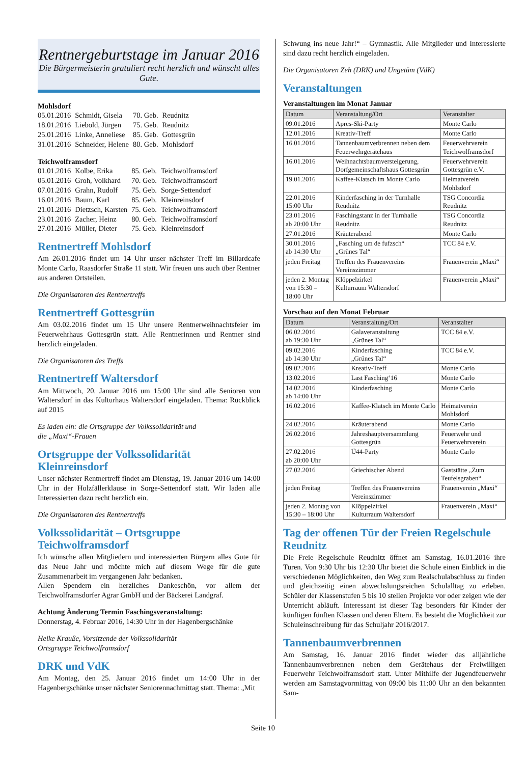Rentnergeburtstage im Januar 2016
Die Bürgermeisterin gratuliert recht herzlich und wünscht alles Gute.
Mohlsdorf
| 05.01.2016 | Schmidt, Gisela | 70. Geb. | Reudnitz |
| 18.01.2016 | Liebold, Jürgen | 75. Geb. | Reudnitz |
| 25.01.2016 | Linke, Anneliese | 85. Geb. | Gottesgrün |
| 31.01.2016 | Schneider, Helene | 80. Geb. | Mohlsdorf |
Teichwolframsdorf
| 01.01.2016 | Kolbe, Erika | 85. Geb. | Teichwolframsdorf |
| 05.01.2016 | Groh, Volkhard | 70. Geb. | Teichwolframsdorf |
| 07.01.2016 | Grahn, Rudolf | 75. Geb. | Sorge-Settendorf |
| 16.01.2016 | Baum, Karl | 85. Geb. | Kleinreinsdorf |
| 21.01.2016 | Dietzsch, Karsten | 75. Geb. | Teichwolframsdorf |
| 23.01.2016 | Zacher, Heinz | 80. Geb. | Teichwolframsdorf |
| 27.01.2016 | Müller, Dieter | 75. Geb. | Kleinreinsdorf |
Rentnertreff Mohlsdorf
Am 26.01.2016 findet um 14 Uhr unser nächster Treff im Billardcafe Monte Carlo, Raasdorfer Straße 11 statt. Wir freuen uns auch über Rentner aus anderen Ortsteilen.
Die Organisatoren des Rentnertreffs
Rentnertreff Gottesgrün
Am 03.02.2016 findet um 15 Uhr unsere Rentnerweihnachtsfeier im Feuerwehrhaus Gottesgrün statt. Alle Rentnerinnen und Rentner sind herzlich eingeladen.
Die Organisatoren des Treffs
Rentnertreff Waltersdorf
Am Mittwoch, 20. Januar 2016 um 15:00 Uhr sind alle Senioren von Waltersdorf in das Kulturhaus Waltersdorf eingeladen. Thema: Rückblick auf 2015
Es laden ein: die Ortsgruppe der Volkssolidarität und
die „Maxi“-Frauen
Ortsgruppe der Volkssolidarität Kleinreinsdorf
Unser nächster Rentnertreff findet am Dienstag, 19. Januar 2016 um 14:00 Uhr in der Holzfällerklause in Sorge-Settendorf statt. Wir laden alle Interessierten dazu recht herzlich ein.
Die Organisatoren des Rentnertreffs
Volkssolidarität – Ortsgruppe Teichwolframsdorf
Ich wünsche allen Mitgliedern und interessierten Bürgern alles Gute für das Neue Jahr und möchte mich auf diesem Wege für die gute Zusammenarbeit im vergangenen Jahr bedanken.
Allen Spendern ein herzliches Dankeschön, vor allem der Teichwolframsdorfer Agrar GmbH und der Bäckerei Landgraf.
Achtung Änderung Termin Faschingsveranstaltung:
Donnerstag, 4. Februar 2016, 14:30 Uhr in der Hagenbergschänke
Heike Krauße, Vorsitzende der Volkssolidarität
Ortsgruppe Teichwolframsdorf
DRK und VdK
Am Montag, den 25. Januar 2016 findet um 14:00 Uhr in der Hagenbergschänke unser nächster Seniorennachmittag statt. Thema: „Mit
Schwung ins neue Jahr!“ – Gymnastik. Alle Mitglieder und Interessierte sind dazu recht herzlich eingeladen.
Die Organisatoren Zeh (DRK) und Ungetüm (VdK)
Veranstaltungen
Veranstaltungen im Monat Januar
| Datum | Veranstaltung/Ort | Veranstalter |
| --- | --- | --- |
| 09.01.2016 | Apres-Ski-Party | Monte Carlo |
| 12.01.2016 | Kreativ-Treff | Monte Carlo |
| 16.01.2016 | Tannenbaumverbrennen neben dem Feuerwehrgerätehaus | Feuerwehrverein Teichwolframsdorf |
| 16.01.2016 | Weihnachtsbaumversteigerung, Dorfgemeinschaftshaus Gottesgrün | Feuerwehrverein Gottesgrün e.V. |
| 19.01.2016 | Kaffee-Klatsch im Monte Carlo | Heimatverein Mohlsdorf |
| 22.01.2016 15:00 Uhr | Kinderfasching in der Turnhalle Reudnitz | TSG Concordia Reudnitz |
| 23.01.2016 ab 20:00 Uhr | Faschingstanz in der Turnhalle Reudnitz | TSG Concordia Reudnitz |
| 27.01.2016 | Kräuterabend | Monte Carlo |
| 30.01.2016 ab 14:30 Uhr | „Fasching um de fufzsch“ „Grünes Tal“ | TCC 84 e.V. |
| jeden Freitag | Treffen des Frauenvereins Vereinszimmer | Frauenverein „Maxi“ |
| jeden 2. Montag von 15:30 – 18:00 Uhr | Klöppelzirkel Kulturraum Waltersdorf | Frauenverein „Maxi“ |
Vorschau auf den Monat Februar
| Datum | Veranstaltung/Ort | Veranstalter |
| --- | --- | --- |
| 06.02.2016 ab 19:30 Uhr | Galaveranstaltung „Grünes Tal“ | TCC 84 e.V. |
| 09.02.2016 ab 14:30 Uhr | Kinderfasching „Grünes Tal“ | TCC 84 e.V. |
| 09.02.2016 | Kreativ-Treff | Monte Carlo |
| 13.02.2016 | Last Fasching‘16 | Monte Carlo |
| 14.02.2016 ab 14:00 Uhr | Kinderfasching | Monte Carlo |
| 16.02.2016 | Kaffee-Klatsch im Monte Carlo | Heimatverein Mohlsdorf |
| 24.02.2016 | Kräuterabend | Monte Carlo |
| 26.02.2016 | Jahreshauptversammlung Gottesgrün | Feuerwehr und Feuerwehrverein |
| 27.02.2016 ab 20:00 Uhr | Ü44-Party | Monte Carlo |
| 27.02.2016 | Griechischer Abend | Gaststätte „Zum Teufelsgraben“ |
| jeden Freitag | Treffen des Frauenvereins Vereinszimmer | Frauenverein „Maxi“ |
| jeden 2. Montag von 15:30 – 18:00 Uhr | Klöppelzirkel Kulturraum Waltersdorf | Frauenverein „Maxi“ |
Tag der offenen Tür der Freien Regelschule Reudnitz
Die Freie Regelschule Reudnitz öffnet am Samstag, 16.01.2016 ihre Türen. Von 9:30 Uhr bis 12:30 Uhr bietet die Schule einen Einblick in die verschiedenen Möglichkeiten, den Weg zum Realschulabschluss zu finden und gleichzeitig einen abwechslungsreichen Schulalltag zu erleben. Schüler der Klassenstufen 5 bis 10 stellen Projekte vor oder zeigen wie der Unterricht abläuft. Interessant ist dieser Tag besonders für Kinder der künftigen fünften Klassen und deren Eltern. Es besteht die Möglichkeit zur Schuleinschreibung für das Schuljahr 2016/2017.
Tannenbaumverbrennen
Am Samstag, 16. Januar 2016 findet wieder das alljährliche Tannenbaumverbrennen neben dem Gerätehaus der Freiwilligen Feuerwehr Teichwolframsdorf statt. Unter Mithilfe der Jugendfeuerwehr werden am Samstagvormittag von 09:00 bis 11:00 Uhr an den bekannten Sam-
Seite 10